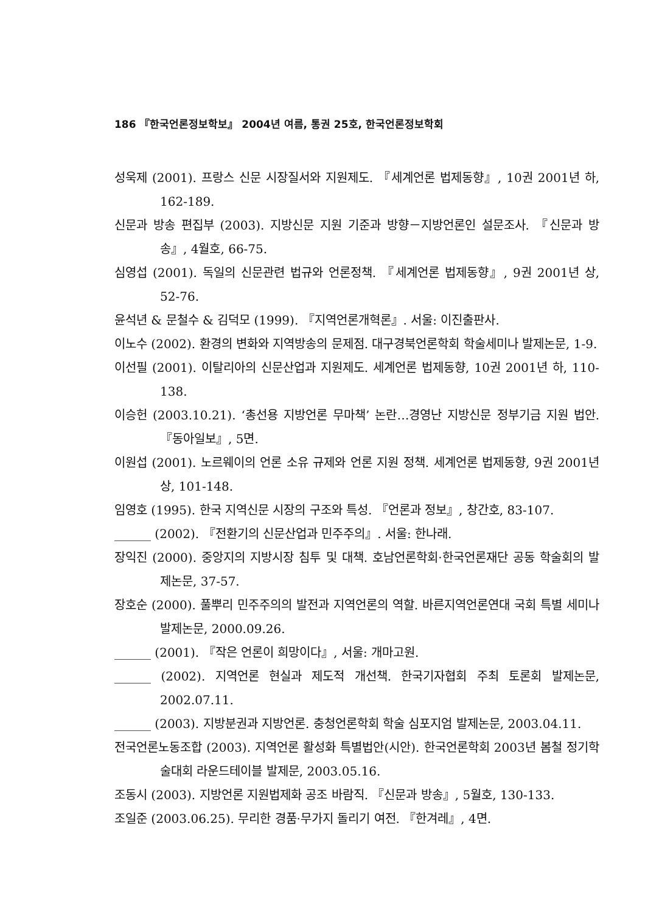186 『한국언론정보학보』 2004년 여름, 통권 25호, 한국언론정보학회
성욱제 (2001). 프랑스 신문 시장질서와 지원제도. 『세계언론 법제동향』, 10권 2001년 하, 162-189.
신문과 방송 편집부 (2003). 지방신문 지원 기준과 방향－지방언론인 설문조사. 『신문과 방송』, 4월호, 66-75.
심영섭 (2001). 독일의 신문관련 법규와 언론정책. 『세계언론 법제동향』, 9권 2001년 상, 52-76.
윤석년 & 문철수 & 김덕모 (1999). 『지역언론개혁론』. 서울: 이진출판사.
이노수 (2002). 환경의 변화와 지역방송의 문제점. 대구경북언론학회 학술세미나 발제논문, 1-9.
이선필 (2001). 이탈리아의 신문산업과 지원제도. 세계언론 법제동향, 10권 2001년 하, 110-138.
이승헌 (2003.10.21). ‘총선용 지방언론 무마책’ 논란…경영난 지방신문 정부기금 지원 법안. 『동아일보』, 5면.
이원섭 (2001). 노르웨이의 언론 소유 규제와 언론 지원 정책. 세계언론 법제동향, 9권 2001년 상, 101-148.
임영호 (1995). 한국 지역신문 시장의 구조와 특성. 『언론과 정보』, 창간호, 83-107.
______ (2002). 『전환기의 신문산업과 민주주의』. 서울: 한나래.
장익진 (2000). 중앙지의 지방시장 침투 및 대책. 호남언론학회·한국언론재단 공동 학술회의 발제논문, 37-57.
장호순 (2000). 풀뿌리 민주주의의 발전과 지역언론의 역할. 바른지역언론연대 국회 특별 세미나 발제논문, 2000.09.26.
______ (2001). 『작은 언론이 희망이다』, 서울: 개마고원.
______ (2002). 지역언론 현실과 제도적 개선책. 한국기자협회 주최 토론회 발제논문, 2002.07.11.
______ (2003). 지방분권과 지방언론. 충청언론학회 학술 심포지엄 발제논문, 2003.04.11.
전국언론노동조합 (2003). 지역언론 활성화 특별법안(시안). 한국언론학회 2003년 봄철 정기학술대회 라운드테이블 발제문, 2003.05.16.
조동시 (2003). 지방언론 지원법제화 공조 바람직. 『신문과 방송』, 5월호, 130-133.
조일준 (2003.06.25). 무리한 경품·무가지 돌리기 여전. 『한겨레』, 4면.